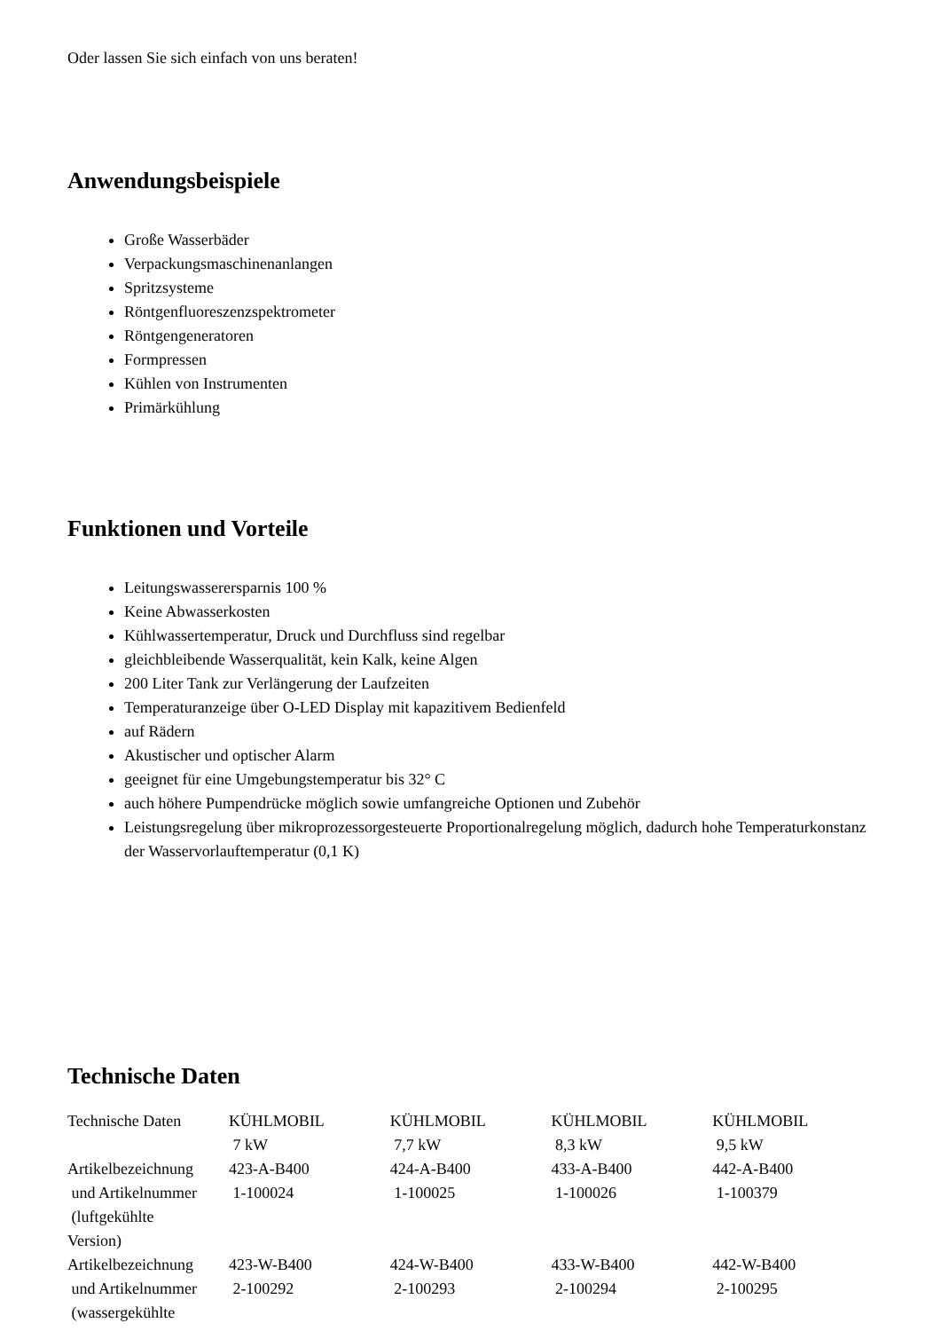Oder lassen Sie sich einfach von uns beraten!
Anwendungsbeispiele
Große Wasserbäder
Verpackungsmaschinenanlangen
Spritzsysteme
Röntgenfluoreszenzspektrometer
Röntgengeneratoren
Formpressen
Kühlen von Instrumenten
Primärkühlung
Funktionen und Vorteile
Leitungswasserersparnis 100 %
Keine Abwasserkosten
Kühlwassertemperatur, Druck und Durchfluss sind regelbar
gleichbleibende Wasserqualität, kein Kalk, keine Algen
200 Liter Tank zur Verlängerung der Laufzeiten
Temperaturanzeige über O-LED Display mit kapazitivem Bedienfeld
auf Rädern
Akustischer und optischer Alarm
geeignet für eine Umgebungstemperatur bis 32° C
auch höhere Pumpendrücke möglich sowie umfangreiche Optionen und Zubehör
Leistungsregelung über mikroprozessorgesteuerte Proportionalregelung möglich, dadurch hohe Temperaturkonstanz der Wasservorlauftemperatur (0,1 K)
Technische Daten
| Technische Daten | KÜHLMOBIL 7 kW | KÜHLMOBIL 7,7 kW | KÜHLMOBIL 8,3 kW | KÜHLMOBIL 9,5 kW |
| Artikelbezeichnung und Artikelnummer (luftgekühlte Version) | 423-A-B400 1-100024 | 424-A-B400 1-100025 | 433-A-B400 1-100026 | 442-A-B400 1-100379 |
| Artikelbezeichnung und Artikelnummer (wassergekühlte | 423-W-B400 2-100292 | 424-W-B400 2-100293 | 433-W-B400 2-100294 | 442-W-B400 2-100295 |